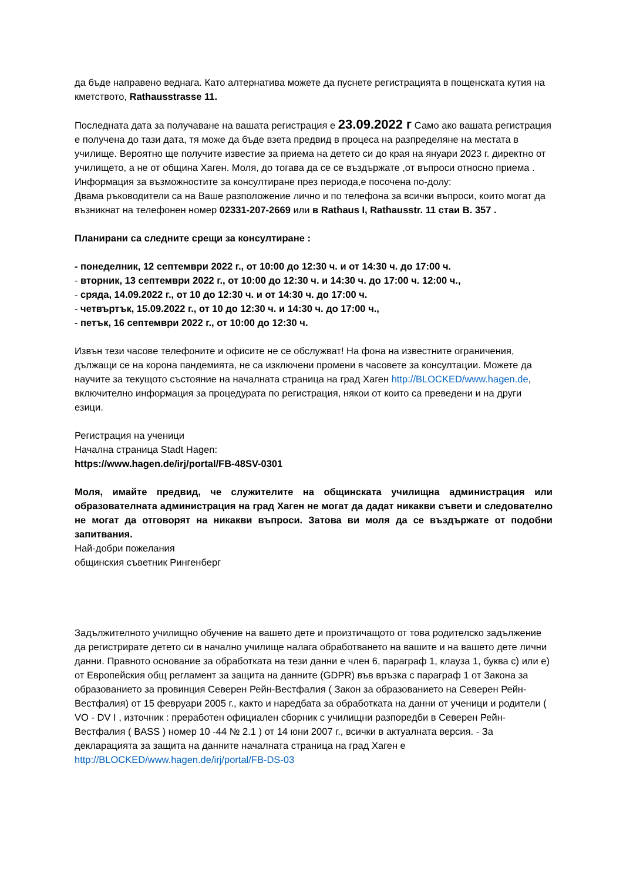да бъде направено веднага. Като алтернатива можете да пуснете регистрацията в пощенската кутия на кметството, Rathausstrasse 11.
Последната дата за получаване на вашата регистрация е 23.09.2022 г Само ако вашата регистрация е получена до тази дата, тя може да бъде взета предвид в процеса на разпределяне на местата в училище. Вероятно ще получите известие за приема на детето си до края на януари 2023 г. директно от училището, а не от община Хаген. Моля, до тогава да се се въздържате ,от въпроси относно приема .
Информация за възможностите за консултиране през периода,е посочена по-долу:
Двама ръководители са на Ваше разположение лично и по телефона за всички въпроси, които могат да възникнат на телефонен номер 02331-207-2669 или в Rathaus I, Rathausstr. 11 стаи B. 357 .
Планирани са следните срещи за консултиране :
- понеделник, 12 септември 2022 г., от 10:00 до 12:30 ч. и от 14:30 ч. до 17:00 ч.
- вторник, 13 септември 2022 г., от 10:00 до 12:30 ч. и 14:30 ч. до 17:00 ч. 12:00 ч.,
- сряда, 14.09.2022 г., от 10 до 12:30 ч. и от 14:30 ч. до 17:00 ч.
- четвъртък, 15.09.2022 г., от 10 до 12:30 ч. и 14:30 ч. до 17:00 ч.,
- петък, 16 септември 2022 г., от 10:00 до 12:30 ч.
Извън тези часове телефоните и офисите не се обслужват! На фона на известните ограничения, дължащи се на корона пандемията, не са изключени промени в часовете за консултации. Можете да научите за текущото състояние на началната страница на град Хаген http://BLOCKED/www.hagen.de, включително информация за процедурата по регистрация, някои от които са преведени и на други езици.
Регистрация на ученици
Начална страница Stadt Hagen:
https://www.hagen.de/irj/portal/FB-48SV-0301
Моля, имайте предвид, че служителите на общинската училищна администрация или образователната администрация на град Хаген не могат да дадат никакви съвети и следователно не могат да отговорят на никакви въпроси. Затова ви моля да се въздържате от подобни запитвания.
Най-добри пожелания
общинския съветник Рингенберг
Задължителното училищно обучение на вашето дете и произтичащото от това родителско задължение да регистрирате детето си в начално училище налага обработването на вашите и на вашето дете лични данни. Правното основание за обработката на тези данни е член 6, параграф 1, клауза 1, буква c) или e) от Европейския общ регламент за защита на данните (GDPR) във връзка с параграф 1 от Закона за образованието за провинция Северен Рейн-Вестфалия ( Закон за образованието на Северен Рейн-Вестфалия) от 15 февруари 2005 г., както и наредбата за обработката на данни от ученици и родители ( VO - DV I , източник : преработен официален сборник с училищни разпоредби в Северен Рейн-Вестфалия ( BASS ) номер 10 -44 № 2.1 ) от 14 юни 2007 г., всички в актуалната версия. - За декларацията за защита на данните началната страница на град Хаген е http://BLOCKED/www.hagen.de/irj/portal/FB-DS-03